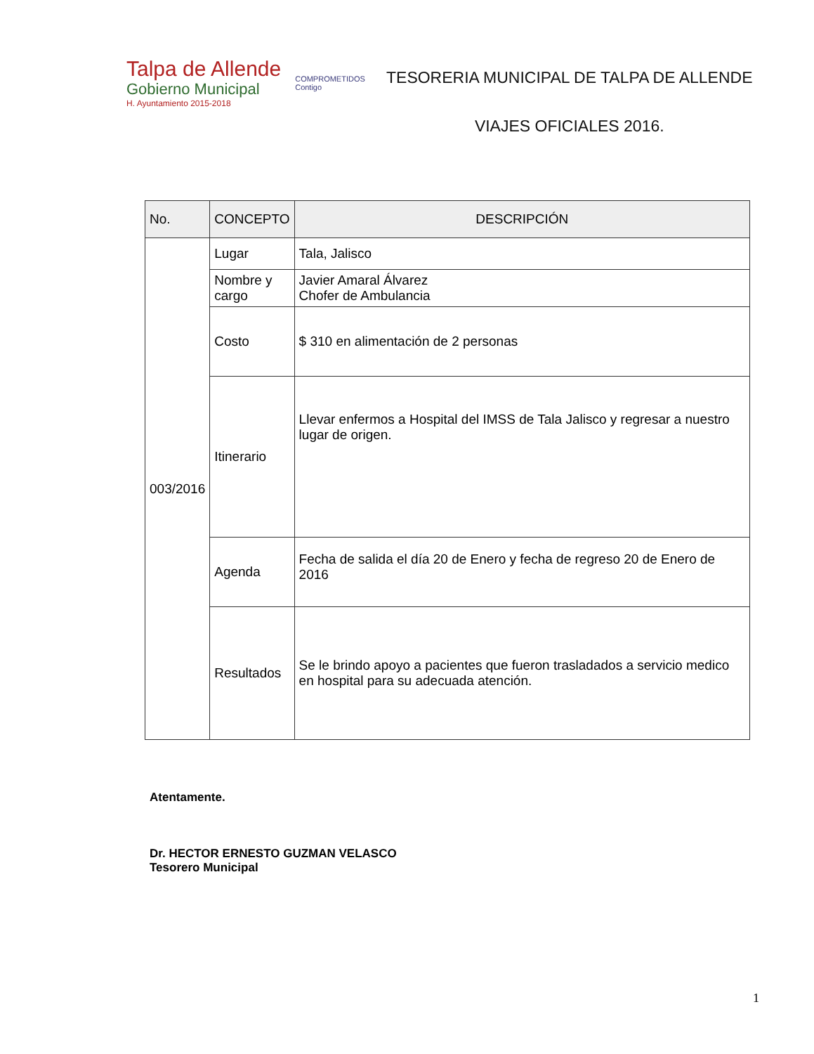Talpa de Allende
Gobierno Municipal
H. Ayuntamiento 2015-2018
COMPROMETIDOS
Contigo
TESORERIA MUNICIPAL DE TALPA DE ALLENDE
VIAJES OFICIALES 2016.
| No. | CONCEPTO | DESCRIPCIÓN |
| --- | --- | --- |
| 003/2016 | Lugar | Tala, Jalisco |
| | Nombre y cargo | Javier Amaral Álvarez Chofer de Ambulancia |
| | Costo | $ 310 en alimentación de 2 personas |
| | Itinerario | Llevar enfermos a Hospital del IMSS de Tala Jalisco y regresar a nuestro lugar de origen. |
| | Agenda | Fecha de salida el día 20 de Enero y fecha de regreso 20 de Enero de 2016 |
| | Resultados | Se le brindo apoyo a pacientes que fueron trasladados a servicio medico en hospital para su adecuada atención. |
Atentamente.
Dr. HECTOR ERNESTO GUZMAN VELASCO
Tesorero Municipal
1